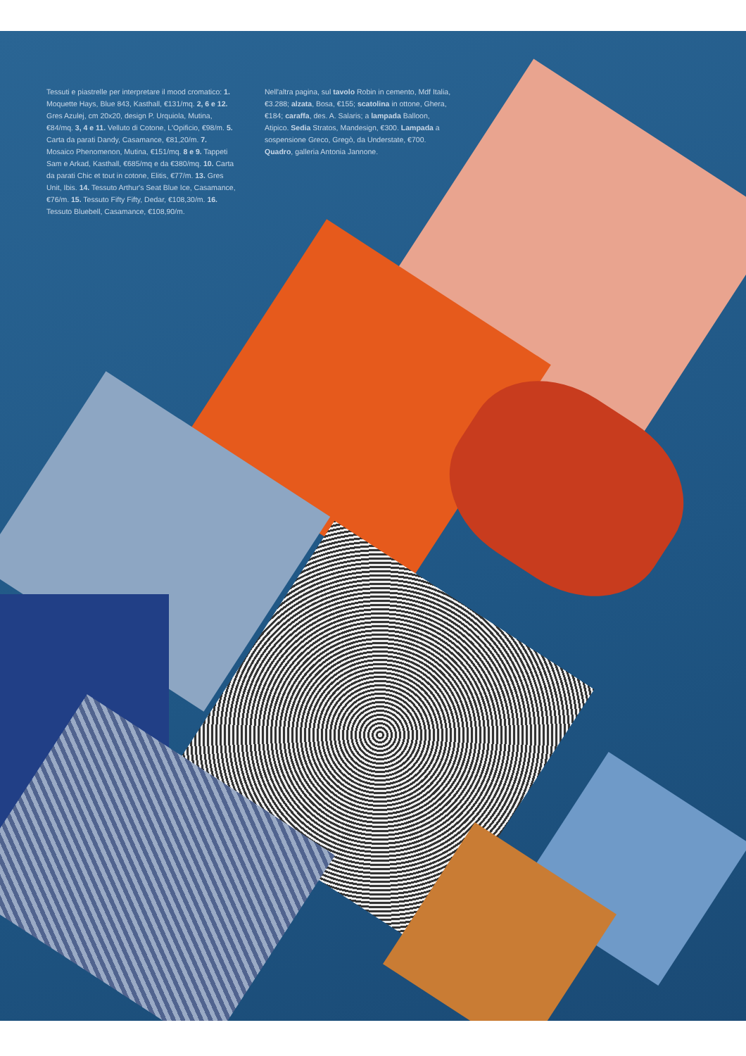Tessuti e piastrelle per interpretare il mood cromatico: 1. Moquette Hays, Blue 843, Kasthall, €131/mq. 2, 6 e 12. Gres Azulej, cm 20x20, design P. Urquiola, Mutina, €84/mq. 3, 4 e 11. Velluto di Cotone, L'Opificio, €98/m. 5. Carta da parati Dandy, Casamance, €81,20/m. 7. Mosaico Phenomenon, Mutina, €151/mq. 8 e 9. Tappeti Sam e Arkad, Kasthall, €685/mq e da €380/mq. 10. Carta da parati Chic et tout in cotone, Elitis, €77/m. 13. Gres Unit, Ibis. 14. Tessuto Arthur's Seat Blue Ice, Casamance, €76/m. 15. Tessuto Fifty Fifty, Dedar, €108,30/m. 16. Tessuto Bluebell, Casamance, €108,90/m.
Nell'altra pagina, sul tavolo Robin in cemento, Mdf Italia, €3.288; alzata, Bosa, €155; scatolina in ottone, Ghera, €184; caraffa, des. A. Salaris; a lampada Balloon, Atipico. Sedia Stratos, Mandesign, €300. Lampada a sospensione Greco, Gregò, da Understate, €700. Quadro, galleria Antonia Jannone.